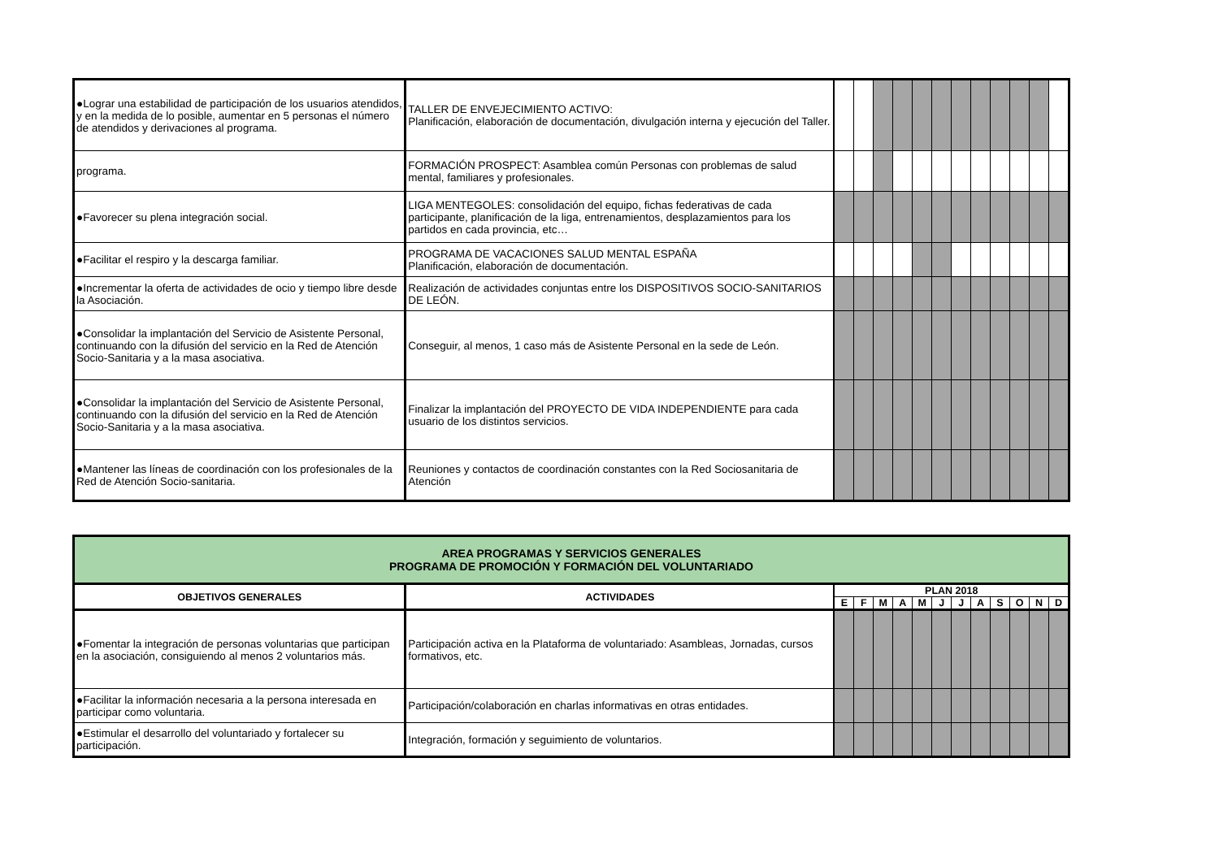| ●Lograr una estabilidad de participación de los usuarios atendidos, y en la medida de lo posible, aumentar en 5 personas el número de atendidos y derivaciones al programa. | TALLER DE ENVEJECIMIENTO ACTIVO: Planificación, elaboración de documentación, divulgación interna y ejecución del Taller. | | | | | | | | | | | | |
| programa. | FORMACIÓN PROSPECT: Asamblea común Personas con problemas de salud mental, familiares y profesionales. | | | | | | | | | | | | |
| ●Favorecer su plena integración social. | LIGA MENTEGOLES: consolidación del equipo, fichas federativas de cada participante, planificación de la liga, entrenamientos, desplazamientos para los partidos en cada provincia, etc… | | | | | | | | | | | | |
| ●Facilitar el respiro y la descarga familiar. | PROGRAMA DE VACACIONES SALUD MENTAL ESPAÑA Planificación, elaboración de documentación. | | | | | | | | | | | | |
| ●Incrementar la oferta de actividades de ocio y tiempo libre desde la Asociación. | Realización de actividades conjuntas entre los DISPOSITIVOS SOCIO-SANITARIOS DE LEÓN. | | | | | | | | | | | | |
| ●Consolidar la implantación del Servicio de Asistente Personal, continuando con la difusión del servicio en la Red de Atención Socio-Sanitaria y a la masa asociativa. | Conseguir, al menos, 1 caso más de Asistente Personal en la sede de León. | | | | | | | | | | | | |
| ●Consolidar la implantación del Servicio de Asistente Personal, continuando con la difusión del servicio en la Red de Atención Socio-Sanitaria y a la masa asociativa. | Finalizar la implantación del PROYECTO DE VIDA INDEPENDIENTE para cada usuario de los distintos servicios. | | | | | | | | | | | | |
| ●Mantener las líneas de coordinación con los profesionales de la Red de Atención Socio-sanitaria. | Reuniones y contactos de coordinación constantes con la Red Sociosanitaria de Atención | | | | | | | | | | | | |
| AREA PROGRAMAS Y SERVICIOS GENERALES PROGRAMA DE PROMOCIÓN Y FORMACIÓN DEL VOLUNTARIADO | | | | | | | | | | | | | |
| OBJETIVOS GENERALES | ACTIVIDADES | PLAN 2018 | | | | | | | | | | | |
| | | E | F | M | A | M | J | J | A | S | O | N | D |
| ●Fomentar la integración de personas voluntarias que participan en la asociación, consiguiendo al menos 2 voluntarios más. | Participación activa en la Plataforma de voluntariado: Asambleas, Jornadas, cursos formativos, etc. | | | | | | | | | | | | |
| ●Facilitar la información necesaria a la persona interesada en participar como voluntaria. | Participación/colaboración en charlas informativas en otras entidades. | | | | | | | | | | | | |
| ●Estimular el desarrollo del voluntariado y fortalecer su participación. | Integración, formación y seguimiento de voluntarios. | | | | | | | | | | | | |